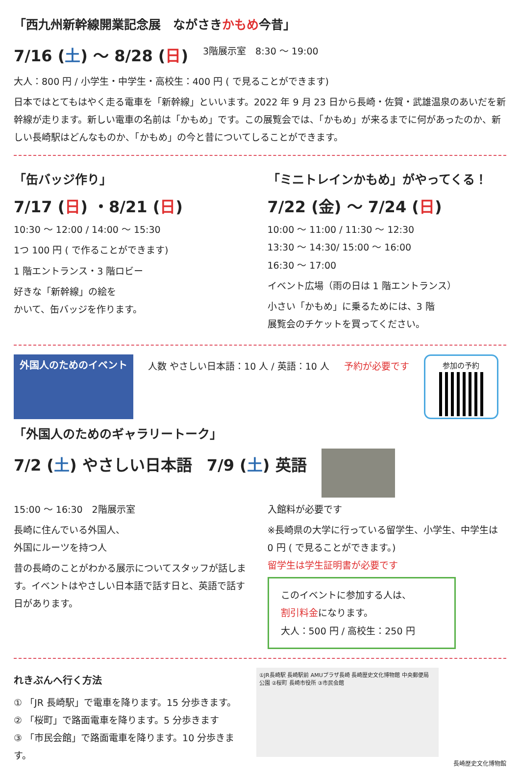「西九州新幹線開業記念展　ながさきかもめ今昔」
7/16 (土) 〜 8/28 (日)
3階展示室　8:30 〜 19:00
大人：800 円 / 小学生・中学生・高校生：400 円 ( で見ることができます)
日本ではとてもはやく走る電車を「新幹線」といいます。2022 年 9 月 23 日から長崎・佐賀・武雄温泉のあいだを新幹線が走ります。新しい電車の名前は「かもめ」です。この展覧会では、「かもめ」が来るまでに何があったのか、新しい長崎駅はどんなものか、「かもめ」の今と昔についてしることができます。
「缶バッジ作り」
7/17 (日) ・8/21 (日)
10:30 〜 12:00 / 14:00 〜 15:30
1つ 100 円 ( で作ることができます)
1 階エントランス・3 階ロビー
好きな「新幹線」の絵を
かいて、缶バッジを作ります。
「ミニトレインかもめ」がやってくる！
7/22 (金) 〜 7/24 (日)
10:00 〜 11:00 / 11:30 〜 12:30
13:30 〜 14:30/ 15:00 〜 16:00
16:30 〜 17:00
イベント広場（雨の日は 1 階エントランス）
小さい「かもめ」に乗るためには、3 階
展覧会のチケットを買ってください。
外国人のためのイベント
人数 やさしい日本語：10 人 / 英語：10 人
予約が必要です
参加の予約
「外国人のためのギャラリートーク」
7/2 (土) やさしい日本語 7/9 (土) 英語
15:00 〜 16:30　2階展示室
長崎に住んでいる外国人、
外国にルーツを持つ人
昔の長崎のことがわかる展示についてスタッフが話します。イベントはやさしい日本語で話す日と、英語で話す日があります。
入館料が必要です
※長崎県の大学に行っている留学生、小学生、中学生は 0 円 ( で見ることができます。)
留学生は学生証明書が必要です
このイベントに参加する人は、
割引料金になります。
大人：500 円 / 高校生：250 円
れきぶんへ行く方法
① 「JR 長崎駅」で電車を降ります。15 分歩きます。
② 「桜町」で路面電車を降ります。5 分歩きます
③ 「市民会館」で路面電車を降ります。10 分歩きます。
①JR長崎駅 長崎駅前 AMUプラザ長崎 長崎歴史文化博物館 中央郵便局 公園 ②桜町 長崎市役所 ③市民会館
長崎歴史文化博物館